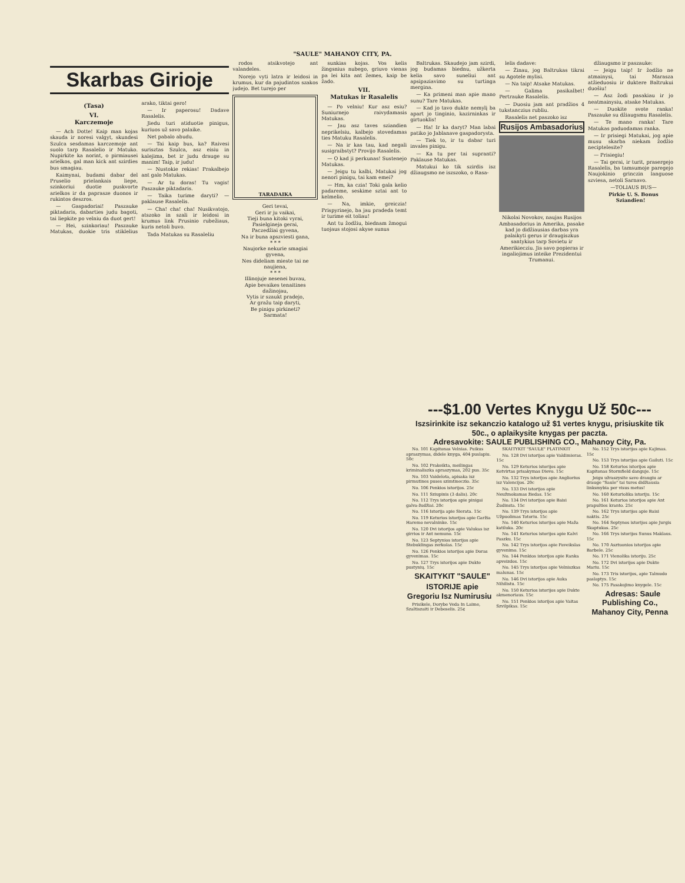"SAULE" MAHANOY CITY, PA.
Skarbas Girioje
(Tasa)
VI.
Karczemoje
— Ach Dotte! Kaip man kojas skauda ir noresi valgyt, skundesi Szulca sesdamas karczemoje ant suolo tarp Rasalelio ir Matuko. Nupirkite ka norint, o pirmiausei arielkos, gal man kick ant szirdies bus smagiau.
Kaimynai, budami dabar del Pruselio prielankais liepe, szinkoriui duotie puskvorte arielkos ir da paprasze duonos ir rukintos deszros.
— Gaspadoriai! Paszauke piktadaris, dabarties judu bagoti, tai liepkite po velniu da duot gert!
— Hei, szinkoriau! Paszauke Matukas, duokie tris stiklelius arako, tiktai gero!
— Ir paperosu! Dadave Rasalelis.
Jiedu turi atiduotie pinigus, kuriuos už savo palaike.
Net pabalo abudu.
— Tai kaip bus, ka? Raivesi surisztas Szulca, asz eisiu in kalejima, bet ir judu drauge su manim! Taip, ir judu!
— Nustokie rekias! Prakalbejo ant galo Matukas.
— Ar tu doras! Tu vagis! Paszauke piktadaris.
— Taika turime daryti? — paklause Rasalelis.
— Cha! cha! cha! Nusikvatojo, atszoko in szali ir leidosi in krumus link Prusinio rubežiaus, kuris netoli buvo.
Tada Matukas su Rasaleliu
rodos atsikvotejo ant valandeles.
Norejo vyti latra ir leidosi in krumus, kur da pajudintos szakos judejo. Bet turejo per
TARADAIKA
Geri tevai,
Geri ir ju vaikai,
Tieji buna kitoki vyrai,
Pasielgineja gerai,
Paczedžiai gyvena,
Na ir buna apszviesti gana,
* * *
Naujorke nekurie smagiai gyvena,
Nes dideliam mieste tai ne naujiena,
* * *
Illinojuje nesenei buvau,
Apie bevaikes tenaitines dažinojau,
Vytis ir szaukt pradejo,
Ar gražu taip daryti,
Be pinigu pirkineti?
Sarmata!
sunkias kojas. Vos kelis žingsnius nubego, griuvo vienas pa lei kita ant žemes, kaip be žado.
VII.
Matukas ir Rasalelis
— Po velniu! Kur asz esiu? Suniurnejo raivydamasis Matukas.
— Jau asz taves sziandien neprikelsiu, kalbejo stovedamas ties Matuku Rasalelis.
— Na ir kas tau, kad negali susigraibstyt? Provijo Rasalelis.
— O kad ji perkunas! Sustenejo Matukas.
— Jeigu tu kalbi, Matukai jog nenori pinigu, tai kam emei?
— Hm, ka czia! Toki gala kelio padareme, seskime sztai ant to kelmelio.
— Na, imkie, greiczia! Prispyrinejo, ba jau pradeda temt ir turime eit toliau!
Ant tu žodžiu, biednam žmogui tuojaus stojosi akyse sunus
Baltrukas. Skaudejo jam szirdi, jog budamas biednu, užkerta kelia savo suneliui ant apsipaziavimo su turtinga mergina.
— Ka primeni man apie mano sunu? Tare Matukas.
— Kad jo tavo dukte nemylį ba apart jo tinginio, kazirninkas ir girtuoklis!
— Ha! Ir ka daryt? Man labai patiko jo Jablanave gaspadorysta.
— Tiek to, ir tu dabar turi invales pinigu.
— Ka tu per tai supranti? Paklause Matukas.
Matukui ko tik szirdis isz džiaugsmo ne iszszoko, o Rasa-
lelis dadave:
— Žinau, jog Baltrukas tikrai su Agotele mylisi.
— Na taip! Atsake Matukas.
— Galima pasikalbet! Pertrauke Rasalelis.
— Duosiu jam ant pradžios 4 tukstanczius rubliu.
Rasalelis net paszoko isz
Rusijos Ambasadorius
Nikolai Novokov, naujas Rusijos Ambasadorius in Amerika, pasake kad jo didžiausias darbas yra palaikyti gerus ir draugiszkus santykius tarp Sovietu ir Amerikiecziu. Jis savo popieras ir ingaliojimus inteike Prezidentui Trumanui.
džiaugsmo ir paszauke:
— Jeigu taip! Ir žodžio ne atmainysi, tai Marasza atžieduosiu ir duktere Baltrukui duošiu!
— Asz žodi pasakiau ir jo neatmainysiu, atsake Matukas.
— Duokite svote ranka! Paszauke su džiaugsmu Rasalelis.
— Te mano ranka! Tare Matukas paduodamas ranka.
— Ir prisiegi Matukai, jog apie musu skarba niekam žodžio neciptelesite?
— Prisiegiu!
— Tai gerai, ir turit, prasergejo Rasalelis, ba tamsumoje paregejo Naujokinio grinczin languose szviesa, netoli Sarnavo.
—TOLIAUS BUS—
Pirkie U. S. Bonus Sziandien!
---$1.00 Vertes Knygu Už 50c---
Iszsirinkite isz sekanczio katalogo už $1 vertes knygu, prisiuskite tik 50c., o aplaikysite knygas per paczta.
Adresavokite: SAULE PUBLISHING CO., Mahanoy City, Pa.
No. 101 Kapitonas Velnias. Puikus apraszymas, didele knyga, 404 puslapiu. 50c
No. 102 Prakeikta, meilingas kriminaliszka apraszymas, 202 pus. 35c
No. 103 Vaidelota, apisaka isz pirmutines puses szimtmeczio. 35c
No. 106 Penkios istorijos. 25c
No. 111 Sziupinis (3 dalis). 20c
No. 112 Trys istorijos apie pinigai galva-žudžiai. 20c
No. 116 Istorija apie Sierata. 15c
No. 119 Keturios istorijos apie Garžia Haremo nevalninke. 15c
No. 120 Dvi istorijos apie Valukas isz girrios ir Ant nemuno. 15c
No. 123 Septynios istorijos apie Stebuklingas zerkolas. 15c
No. 126 Penkios istorijos apie Doras gyvenimas. 15c
No. 127 Trys istorijos apie Dukte pustynių. 15c
SKAITYKIT "SAULE"
ISTORIJE apie Gregoriu Isz Numirusiu
Prisikele, Dorybe Veda In Laime, Szaltiszaiti ir Debeselis. 25¢
SKAITYKIT "SAULE" PLATINKIT
No. 128 Dvi istorijos apie Valdimieras. 15c
No. 129 Keturios istorijos apie Ketvirtas prisakymas Dievo. 15c
No. 132 Trys istorijos apie Angliorius isz Valencijos. 20c
No. 133 Dvi istorijos apie Neužmokamas žiedas. 15c
No. 134 Dvi istorijos apie Baisi Žudinsta. 15c
No. 139 Trys istorijos apie Užpuolimas Totoriu. 15c
No. 140 Keturios istorijos apie Maža katiluka. 20c
No. 141 Keturios istorijos apie Kalvi Paszku. 15c
No. 142 Trys istorijos apie Paveikslas gyvenimo. 15c
No. 144 Penkios istorijos apie Ranka apveizdos. 15c
No. 145 Trys istorijos apie Velniszkas malunas. 15c
No. 146 Dvi istorijos apie Auka Nihilistu. 15c
No. 150 Keturios istorijos apie Dukte akmenoriaus. 15c
No. 151 Penkios istorijos apie Vaitas Szvilpikas. 15c
No. 152 Trys istorijos apie Kajimas. 15c
No. 153 Trys istorijos apie Gailuti. 15c
No. 158 Keturios istorijos apie Kapitonas Stormfield danguje. 15c
Jeigu užraszysite savo draugiu ar drauge "Saule" tai tures didžiausia linksmybia per visus metus!
No. 160 Keturiolika istoriju. 15c
No. 161 Keturios istorijos apie Ant prapulties kranto. 25c
No. 162 Trys istorijos apie Baisi naktis. 25c
No. 164 Septynos istorijos apie Jurgis Skaptukas. 25c
No. 166 Trys istorijos Sunus Maklaus. 15c
No. 170 Asztuonios istorijos apie Barbele. 25c
No. 171 Vienolika istoriju. 25c
No. 172 Dvi istorijos apie Dukte Mariu. 15c
No. 173 Tris istorijos, apie Talmudo paslaptys. 15c
No. 175 Pasakojimo knygele. 15c
Adresas: Saule Publishing Co., Mahanoy City, Penna